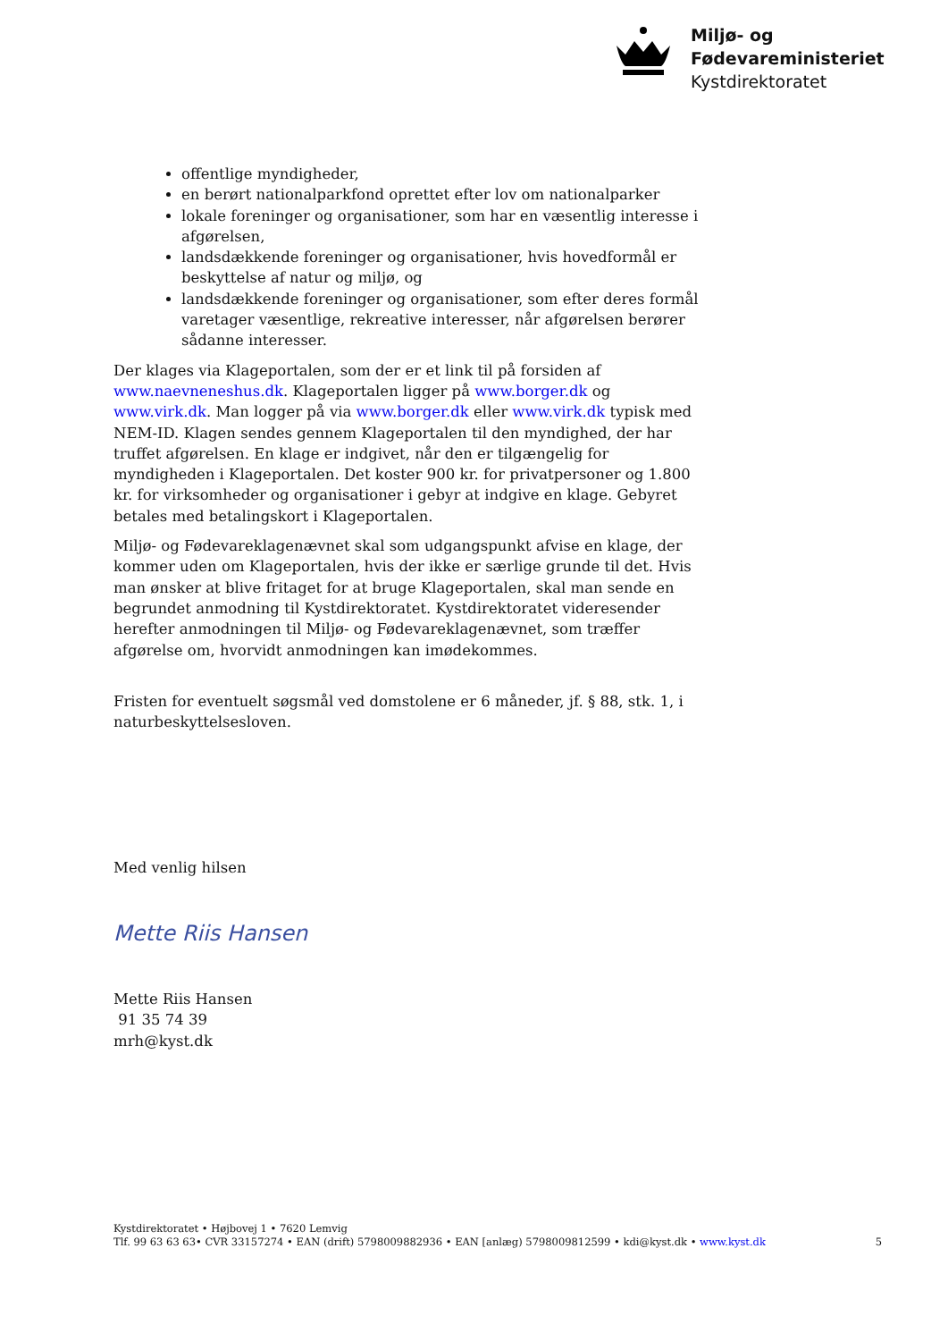Miljø- og
Fødevareministeriet
Kystdirektoratet
offentlige myndigheder,
en berørt nationalparkfond oprettet efter lov om nationalparker
lokale foreninger og organisationer, som har en væsentlig interesse i afgørelsen,
landsdækkende foreninger og organisationer, hvis hovedformål er beskyttelse af natur og miljø, og
landsdækkende foreninger og organisationer, som efter deres formål varetager væsentlige, rekreative interesser, når afgørelsen berører sådanne interesser.
Der klages via Klageportalen, som der er et link til på forsiden af www.naevneneshus.dk. Klageportalen ligger på www.borger.dk og www.virk.dk. Man logger på via www.borger.dk eller www.virk.dk typisk med NEM-ID. Klagen sendes gennem Klageportalen til den myndighed, der har truffet afgørelsen. En klage er indgivet, når den er tilgængelig for myndigheden i Klageportalen. Det koster 900 kr. for privatpersoner og 1.800 kr. for virksomheder og organisationer i gebyr at indgive en klage. Gebyret betales med betalingskort i Klageportalen.
Miljø- og Fødevareklagenævnet skal som udgangspunkt afvise en klage, der kommer uden om Klageportalen, hvis der ikke er særlige grunde til det. Hvis man ønsker at blive fritaget for at bruge Klageportalen, skal man sende en begrundet anmodning til Kystdirektoratet. Kystdirektoratet videresender herefter anmodningen til Miljø- og Fødevareklagenævnet, som træffer afgørelse om, hvorvidt anmodningen kan imødekommes.
Fristen for eventuelt søgsmål ved domstolene er 6 måneder, jf. § 88, stk. 1, i naturbeskyttelsesloven.
Med venlig hilsen
Mette Riis Hansen
Mette Riis Hansen
91 35 74 39
mrh@kyst.dk
Kystdirektoratet • Højbovej 1 • 7620 Lemvig
Tlf. 99 63 63 63• CVR 33157274 • EAN (drift) 5798009882936 • EAN [anlæg) 5798009812599 • kdi@kyst.dk • www.kyst.dk
5